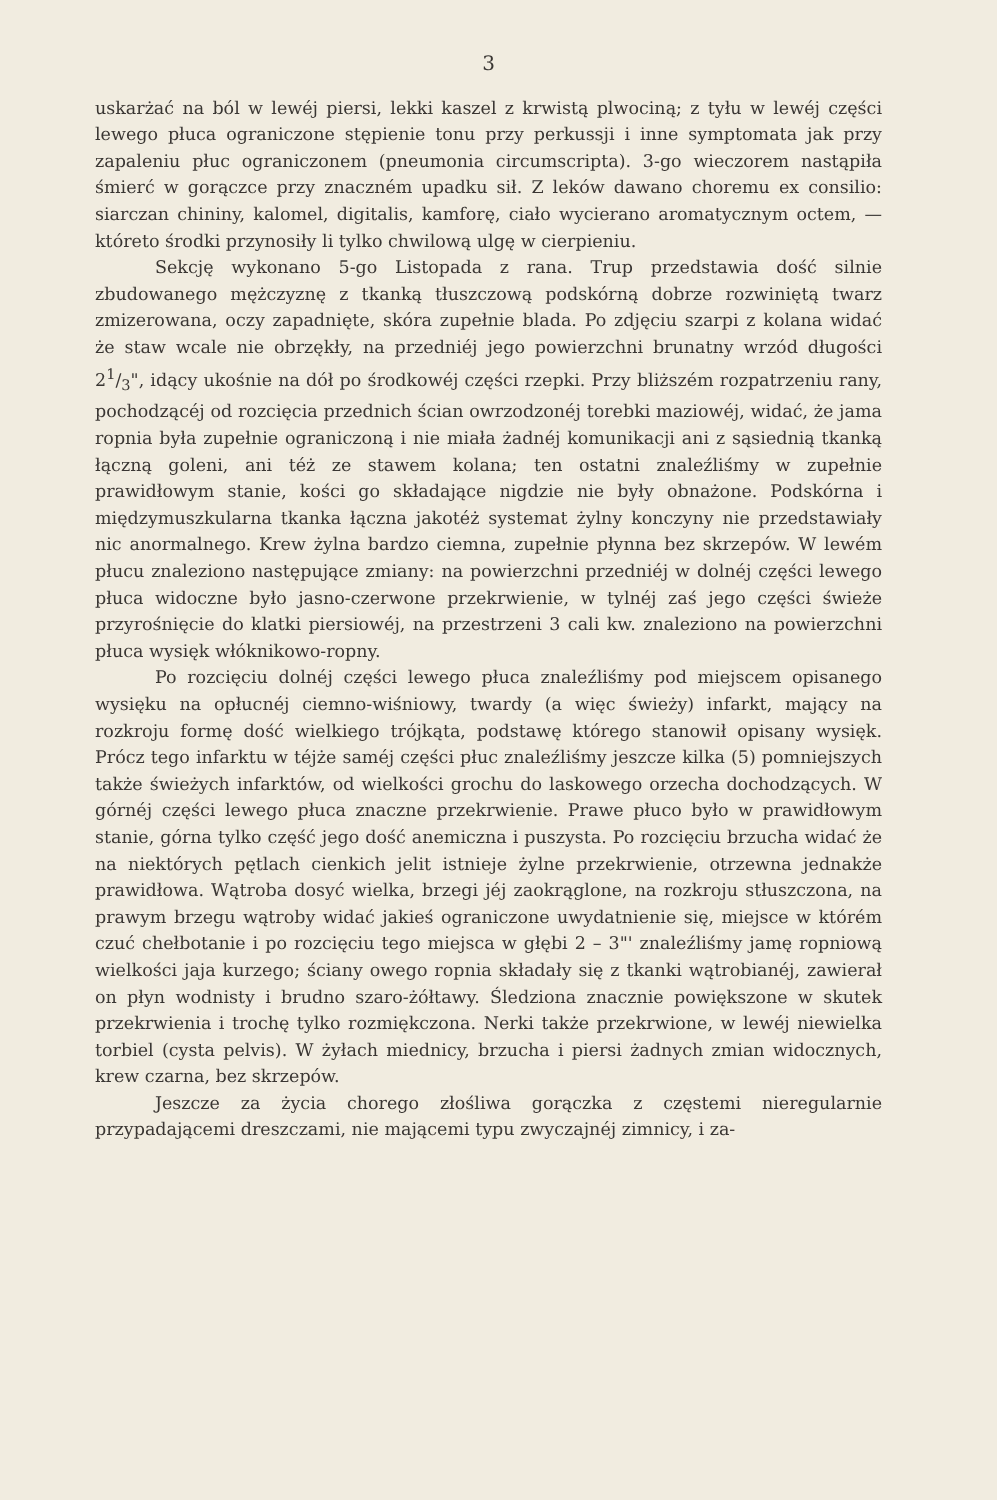3
uskarżać na ból w lewéj piersi, lekki kaszel z krwistą plwociną; z tyłu w lewéj części lewego płuca ograniczone stępienie tonu przy perkussji i inne symptomata jak przy zapaleniu płuc ograniczonem (pneumonia circumscripta). 3-go wieczorem nastąpiła śmierć w gorączce przy znaczném upadku sił. Z leków dawano choremu ex consilio: siarczan chininy, kalomel, digitalis, kamforę, ciało wycierano aromatycznym octem, — któreto środki przynosiły li tylko chwilową ulgę w cierpieniu.
Sekcję wykonano 5-go Listopada z rana. Trup przedstawia dość silnie zbudowanego mężczyznę z tkanką tłuszczową podskórną dobrze rozwiniętą twarz zmizerowana, oczy zapadnięte, skóra zupełnie blada. Po zdjęciu szarpi z kolana widać że staw wcale nie obrzękły, na przedniéj jego powierzchni brunatny wrzód długości 21/3", idący ukośnie na dół po środkowéj części rzepki. Przy bliższém rozpatrzeniu rany, pochodzącéj od rozcięcia przednich ścian owrzodzonéj torebki maziowéj, widać, że jama ropnia była zupełnie ograniczoną i nie miała żadnéj komunikacji ani z sąsiednią tkanką łączną goleni, ani téż ze stawem kolana; ten ostatni znaleźliśmy w zupełnie prawidłowym stanie, kości go składające nigdzie nie były obnażone. Podskórna i międzymuszkularna tkanka łączna jakotéż systemat żylny konczyny nie przedstawiały nic anormalnego. Krew żylna bardzo ciemna, zupełnie płynna bez skrzepów. W lewém płucu znaleziono następujące zmiany: na powierzchni przedniéj w dolnéj części lewego płuca widoczne było jasno-czerwone przekrwienie, w tylnéj zaś jego części świeże przyrośnięcie do klatki piersiowéj, na przestrzeni 3 cali kw. znaleziono na powierzchni płuca wysięk włóknikowo-ropny.
Po rozcięciu dolnéj części lewego płuca znaleźliśmy pod miejscem opisanego wysięku na opłucnéj ciemno-wiśniowy, twardy (a więc świeży) infarkt, mający na rozkroju formę dość wielkiego trójkąta, podstawę którego stanowił opisany wysięk. Prócz tego infarktu w téjże saméj części płuc znaleźliśmy jeszcze kilka (5) pomniejszych także świeżych infarktów, od wielkości grochu do laskowego orzecha dochodzących. W górnéj części lewego płuca znaczne przekrwienie. Prawe płuco było w prawidłowym stanie, górna tylko część jego dość anemiczna i puszysta. Po rozcięciu brzucha widać że na niektórych pętlach cienkich jelit istnieje żylne przekrwienie, otrzewna jednakże prawidłowa. Wątroba dosyć wielka, brzegi jéj zaokrąglone, na rozkroju stłuszczona, na prawym brzegu wątroby widać jakieś ograniczone uwydatnienie się, miejsce w którém czuć chełbotanie i po rozcięciu tego miejsca w głębi 2 – 3"' znaleźliśmy jamę ropniową wielkości jaja kurzego; ściany owego ropnia składały się z tkanki wątrobianéj, zawierał on płyn wodnisty i brudno szaro-żółtawy. Śledziona znacznie powiększone w skutek przekrwienia i trochę tylko rozmiękczona. Nerki także przekrwione, w lewéj niewielka torbiel (cysta pelvis). W żyłach miednicy, brzucha i piersi żadnych zmian widocznych, krew czarna, bez skrzepów.
Jeszcze za życia chorego złośliwa gorączka z częstemi nieregularnie przypadającemi dreszczami, nie mającemi typu zwyczajnéj zimnicy, i za-